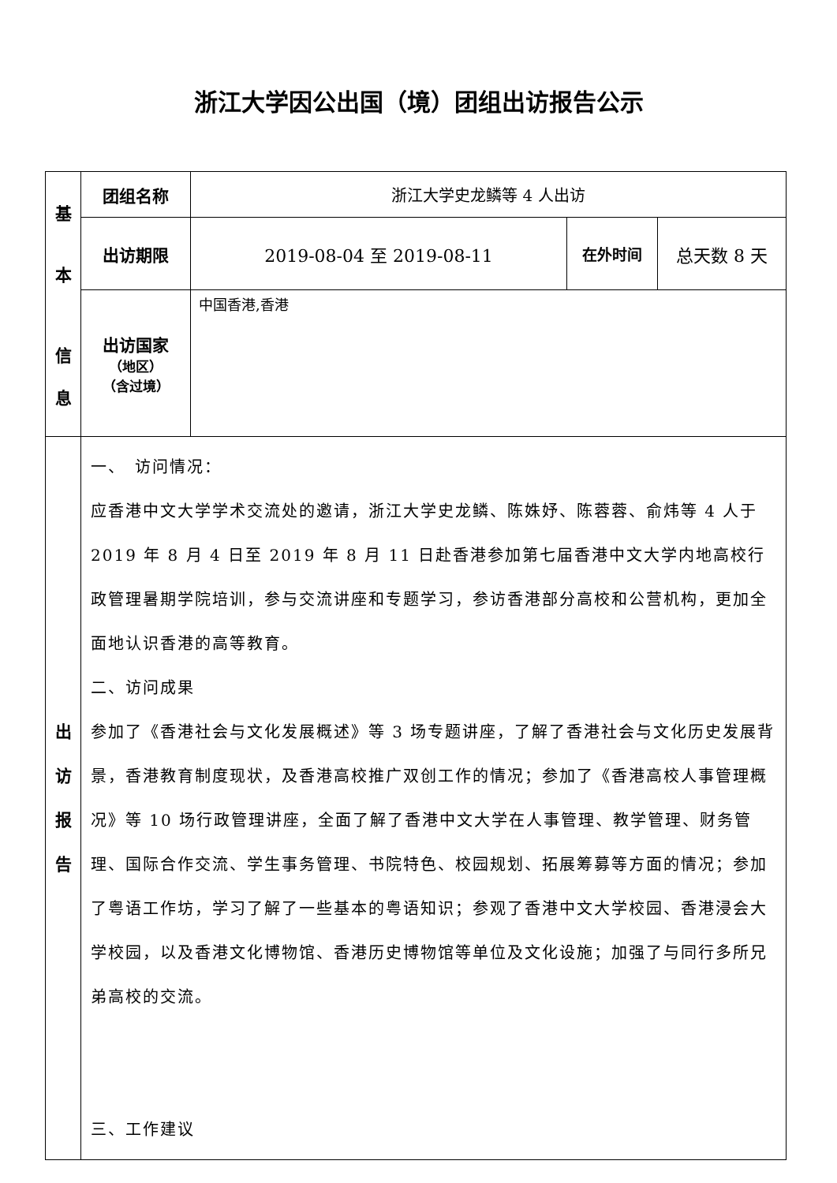浙江大学因公出国（境）团组出访报告公示
| 基 本 信 息 | 团组名称 | 浙江大学史龙鳞等 4 人出访 | | |
| | 出访期限 | 2019-08-04 至 2019-08-11 | 在外时间 | 总天数 8 天 |
| | 出访国家 （地区） （含过境） | 中国香港,香港 | | |
| 出 访 报 告 | 一、 访问情况： 应香港中文大学学术交流处的邀请，浙江大学史龙鳞、陈姝妤、陈蓉蓉、俞炜等 4 人于 2019 年 8 月 4 日至 2019 年 8 月 11 日赴香港参加第七届香港中文大学内地高校行政管理暑期学院培训，参与交流讲座和专题学习，参访香港部分高校和公营机构，更加全面地认识香港的高等教育。 二、访问成果 参加了《香港社会与文化发展概述》等 3 场专题讲座，了解了香港社会与文化历史发展背景，香港教育制度现状，及香港高校推广双创工作的情况；参加了《香港高校人事管理概况》等 10 场行政管理讲座，全面了解了香港中文大学在人事管理、教学管理、财务管理、国际合作交流、学生事务管理、书院特色、校园规划、拓展筹募等方面的情况；参加了粤语工作坊，学习了解了一些基本的粤语知识；参观了香港中文大学校园、香港浸会大学校园，以及香港文化博物馆、香港历史博物馆等单位及文化设施；加强了与同行多所兄弟高校的交流。 三、工作建议 | | | |